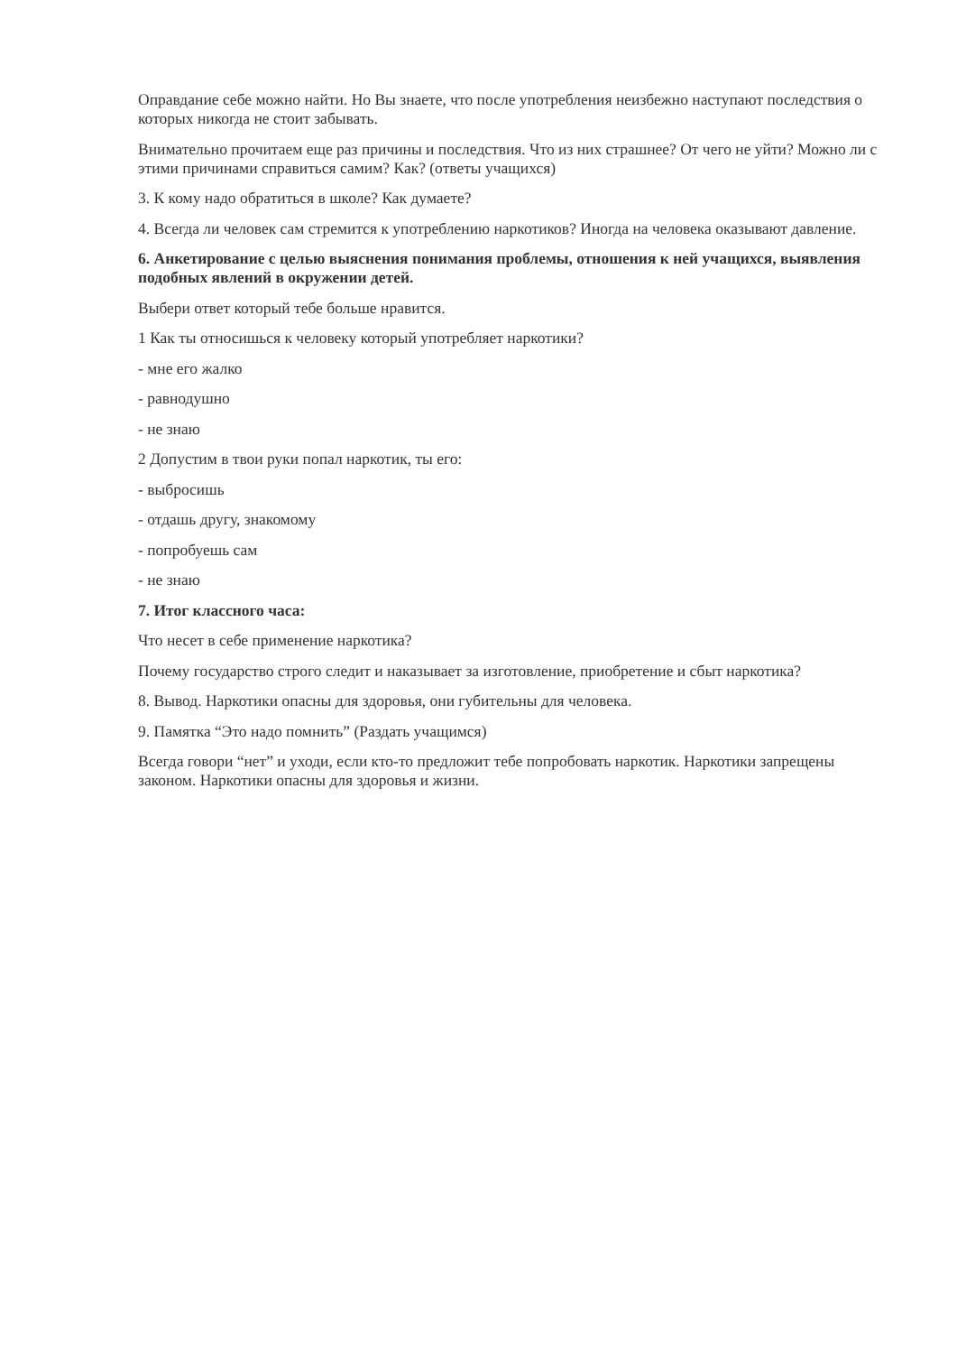Оправдание себе можно найти. Но Вы знаете, что после употребления неизбежно наступают последствия о которых никогда не стоит забывать.
Внимательно прочитаем еще раз причины и последствия. Что из них страшнее? От чего не уйти? Можно ли с этими причинами справиться самим? Как? (ответы учащихся)
3. К кому надо обратиться в школе? Как думаете?
4. Всегда ли человек сам стремится к употреблению наркотиков? Иногда на человека оказывают давление.
6. Анкетирование с целью выяснения понимания проблемы, отношения к ней учащихся, выявления подобных явлений в окружении детей.
Выбери ответ который тебе больше нравится.
1 Как ты относишься к человеку который употребляет наркотики?
- мне его жалко
- равнодушно
- не знаю
2 Допустим в твои руки попал наркотик, ты его:
- выбросишь
- отдашь другу, знакомому
- попробуешь сам
- не знаю
7. Итог классного часа:
Что несет в себе применение наркотика?
Почему государство строго следит и наказывает за изготовление, приобретение и сбыт наркотика?
8. Вывод. Наркотики опасны для здоровья, они губительны для человека.
9. Памятка “Это надо помнить” (Раздать учащимся)
Всегда говори “нет” и уходи, если кто-то предложит тебе попробовать наркотик. Наркотики запрещены законом. Наркотики опасны для здоровья и жизни.